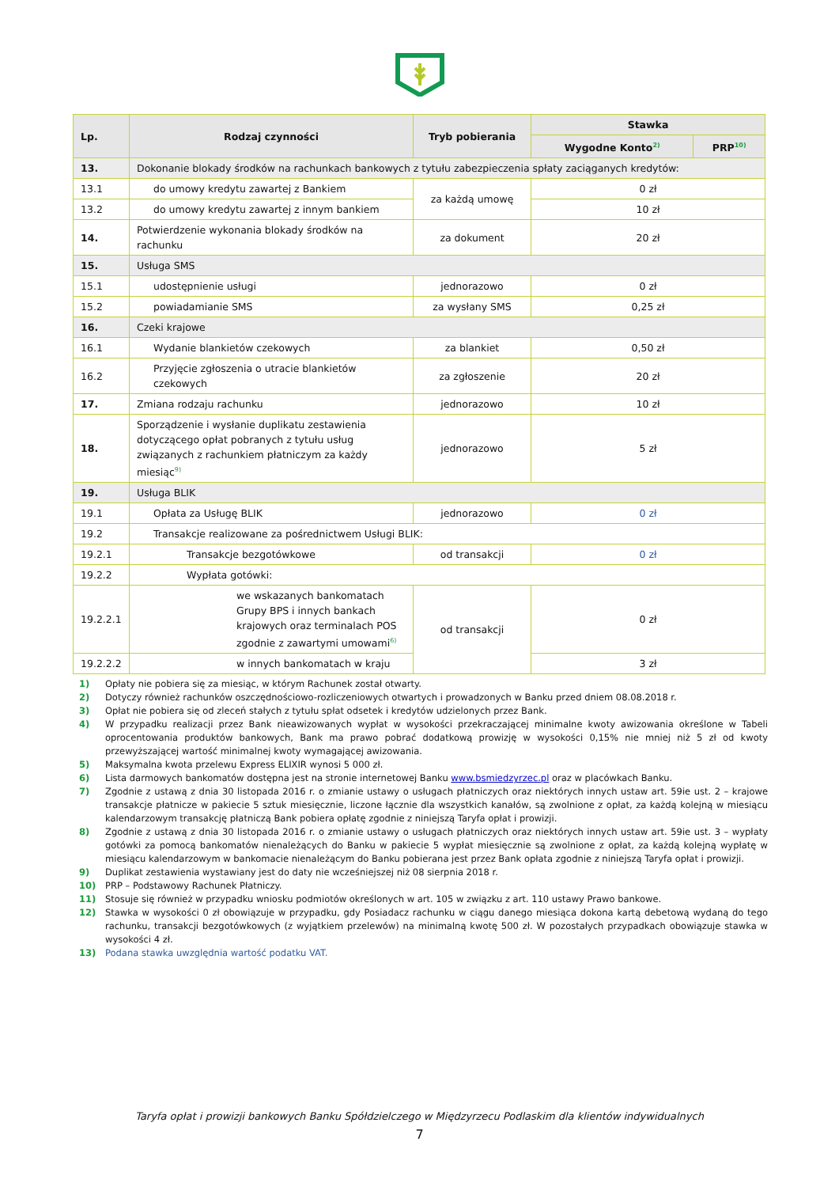| Lp. | Rodzaj czynności | Tryb pobierania | Stawka | |
| --- | --- | --- | --- | --- |
| | | | Wygodne Konto<sup>2)</sup> | PRP<sup>10)</sup> |
| 13. | Dokonanie blokady środków na rachunkach bankowych z tytułu zabezpieczenia spłaty zaciąganych kredytów: | | | |
| 13.1 | do umowy kredytu zawartej z Bankiem | za każdą umowę | 0 zł | |
| 13.2 | do umowy kredytu zawartej z innym bankiem | | 10 zł | |
| 14. | Potwierdzenie wykonania blokady środków na rachunku | za dokument | 20 zł | |
| 15. | Usługa SMS | | | |
| 15.1 | udostępnienie usługi | jednorazowo | 0 zł | |
| 15.2 | powiadamianie SMS | za wysłany SMS | 0,25 zł | |
| 16. | Czeki krajowe | | | |
| 16.1 | Wydanie blankietów czekowych | za blankiet | 0,50 zł | |
| 16.2 | Przyjęcie zgłoszenia o utracie blankietów czekowych | za zgłoszenie | 20 zł | |
| 17. | Zmiana rodzaju rachunku | jednorazowo | 10 zł | |
| 18. | Sporządzenie i wysłanie duplikatu zestawienia dotyczącego opłat pobranych z tytułu usług związanych z rachunkiem płatniczym za każdy miesiąc<sup>9)</sup> | jednorazowo | 5 zł | |
| 19. | Usługa BLIK | | | |
| 19.1 | Opłata za Usługę BLIK | jednorazowo | 0 zł | |
| 19.2 | Transakcje realizowane za pośrednictwem Usługi BLIK: | | | |
| 19.2.1 | Transakcje bezgotówkowe | od transakcji | 0 zł | |
| 19.2.2 | Wypłata gotówki: | | | |
| 19.2.2.1 | we wskazanych bankomatach Grupy BPS i innych bankach krajowych oraz terminalach POS zgodnie z zawartymi umowami<sup>6)</sup> | od transakcji | 0 zł | |
| 19.2.2.2 | w innych bankomatach w kraju | | 3 zł | |
1) Opłaty nie pobiera się za miesiąc, w którym Rachunek został otwarty.
2) Dotyczy również rachunków oszczędnościowo-rozliczeniowych otwartych i prowadzonych w Banku przed dniem 08.08.2018 r.
3) Opłat nie pobiera się od zleceń stałych z tytułu spłat odsetek i kredytów udzielonych przez Bank.
4) W przypadku realizacji przez Bank nieawizowanych wypłat w wysokości przekraczającej minimalne kwoty awizowania określone w Tabeli oprocentowania produktów bankowych, Bank ma prawo pobrać dodatkową prowizję w wysokości 0,15% nie mniej niż 5 zł od kwoty przewyższającej wartość minimalnej kwoty wymagającej awizowania.
5) Maksymalna kwota przelewu Express ELIXIR wynosi 5 000 zł.
6) Lista darmowych bankomatów dostępna jest na stronie internetowej Banku www.bsmiedzyrzec.pl oraz w placówkach Banku.
7) Zgodnie z ustawą z dnia 30 listopada 2016 r. o zmianie ustawy o usługach płatniczych oraz niektórych innych ustaw art. 59ie ust. 2 – krajowe transakcje płatnicze w pakiecie 5 sztuk miesięcznie, liczone łącznie dla wszystkich kanałów, są zwolnione z opłat, za każdą kolejną w miesiącu kalendarzowym transakcję płatniczą Bank pobiera opłatę zgodnie z niniejszą Taryfa opłat i prowizji.
8) Zgodnie z ustawą z dnia 30 listopada 2016 r. o zmianie ustawy o usługach płatniczych oraz niektórych innych ustaw art. 59ie ust. 3 – wypłaty gotówki za pomocą bankomatów nienależących do Banku w pakiecie 5 wypłat miesięcznie są zwolnione z opłat, za każdą kolejną wypłatę w miesiącu kalendarzowym w bankomacie nienależącym do Banku pobierana jest przez Bank opłata zgodnie z niniejszą Taryfa opłat i prowizji.
9) Duplikat zestawienia wystawiany jest do daty nie wcześniejszej niż 08 sierpnia 2018 r.
10) PRP – Podstawowy Rachunek Płatniczy.
11) Stosuje się również w przypadku wniosku podmiotów określonych w art. 105 w związku z art. 110 ustawy Prawo bankowe.
12) Stawka w wysokości 0 zł obowiązuje w przypadku, gdy Posiadacz rachunku w ciągu danego miesiąca dokona kartą debetową wydaną do tego rachunku, transakcji bezgotówkowych (z wyjątkiem przelewów) na minimalną kwotę 500 zł. W pozostałych przypadkach obowiązuje stawka w wysokości 4 zł.
13) Podana stawka uwzględnia wartość podatku VAT.
Taryfa opłat i prowizji bankowych Banku Spółdzielczego w Międzyrzecu Podlaskim dla klientów indywidualnych
7